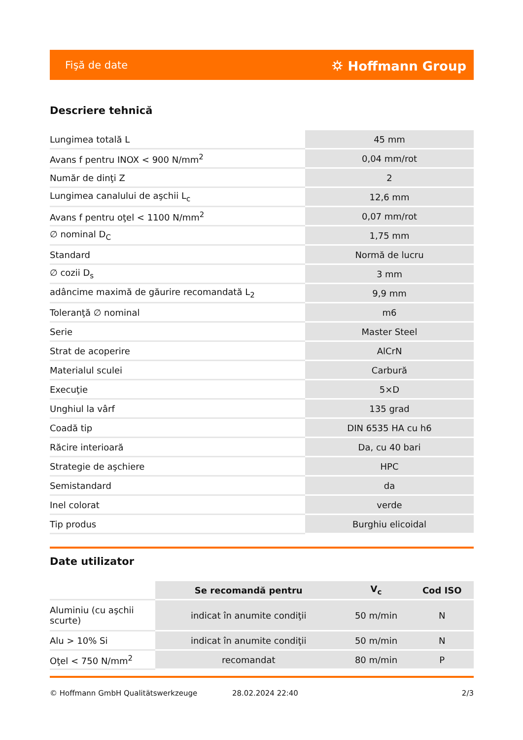Fişă de date ⛭ Hoffmann Group
Descriere tehnică
| Lungimea totală L | 45 mm |
| Avans f pentru INOX < 900 N/mm<sup>2</sup> | 0,04 mm/rot |
| Număr de dinţi Z | 2 |
| Lungimea canalului de aşchii L<sub>c</sub> | 12,6 mm |
| Avans f pentru oţel < 1100 N/mm<sup>2</sup> | 0,07 mm/rot |
| ∅ nominal D<sub>C</sub> | 1,75 mm |
| Standard | Normă de lucru |
| ∅ cozii D<sub>s</sub> | 3 mm |
| adâncime maximă de găurire recomandată L<sub>2</sub> | 9,9 mm |
| Toleranţă ∅ nominal | m6 |
| Serie | Master Steel |
| Strat de acoperire | AlCrN |
| Materialul sculei | Carbură |
| Execuţie | 5×D |
| Unghiul la vârf | 135 grad |
| Coadă tip | DIN 6535 HA cu h6 |
| Răcire interioară | Da, cu 40 bari |
| Strategie de aşchiere | HPC |
| Semistandard | da |
| Inel colorat | verde |
| Tip produs | Burghiu elicoidal |
Date utilizator
| | Se recomandă pentru | V<sub>c</sub> | Cod ISO |
| --- | --- | --- | --- |
| Aluminiu (cu aşchii scurte) | indicat în anumite condiţii | 50 m/min | N |
| Alu > 10% Si | indicat în anumite condiţii | 50 m/min | N |
| Oţel < 750 N/mm<sup>2</sup> | recomandat | 80 m/min | P |
© Hoffmann GmbH Qualitätswerkzeuge 28.02.2024 22:40 2/3